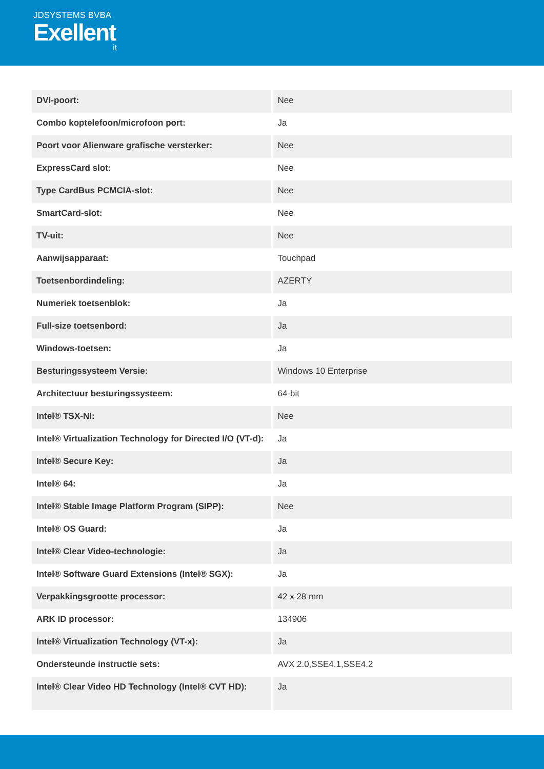JDSYSTEMS BVBA
Exellent
it
| DVI-poort: | Nee |
| Combo koptelefoon/microfoon port: | Ja |
| Poort voor Alienware grafische versterker: | Nee |
| ExpressCard slot: | Nee |
| Type CardBus PCMCIA-slot: | Nee |
| SmartCard-slot: | Nee |
| TV-uit: | Nee |
| Aanwijsapparaat: | Touchpad |
| Toetsenbordindeling: | AZERTY |
| Numeriek toetsenblok: | Ja |
| Full-size toetsenbord: | Ja |
| Windows-toetsen: | Ja |
| Besturingssysteem Versie: | Windows 10 Enterprise |
| Architectuur besturingssysteem: | 64-bit |
| Intel® TSX-NI: | Nee |
| Intel® Virtualization Technology for Directed I/O (VT-d): | Ja |
| Intel® Secure Key: | Ja |
| Intel® 64: | Ja |
| Intel® Stable Image Platform Program (SIPP): | Nee |
| Intel® OS Guard: | Ja |
| Intel® Clear Video-technologie: | Ja |
| Intel® Software Guard Extensions (Intel® SGX): | Ja |
| Verpakkingsgrootte processor: | 42 x 28 mm |
| ARK ID processor: | 134906 |
| Intel® Virtualization Technology (VT-x): | Ja |
| Ondersteunde instructie sets: | AVX 2.0,SSE4.1,SSE4.2 |
| Intel® Clear Video HD Technology (Intel® CVT HD): | Ja |